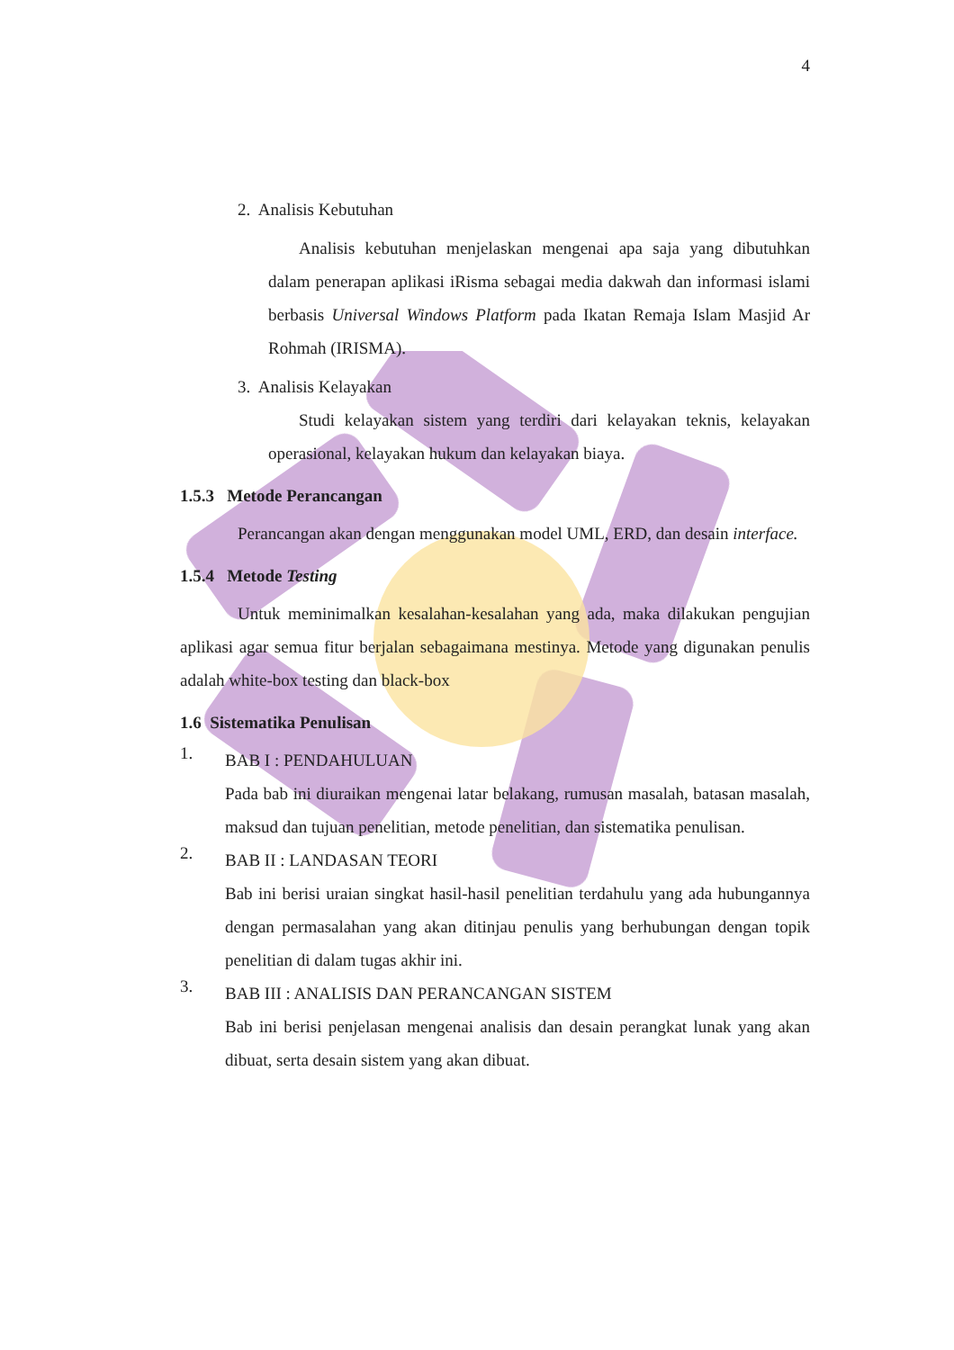4
2. Analisis Kebutuhan
Analisis kebutuhan menjelaskan mengenai apa saja yang dibutuhkan dalam penerapan aplikasi iRisma sebagai media dakwah dan informasi islami berbasis Universal Windows Platform pada Ikatan Remaja Islam Masjid Ar Rohmah (IRISMA).
3. Analisis Kelayakan
Studi kelayakan sistem yang terdiri dari kelayakan teknis, kelayakan operasional, kelayakan hukum dan kelayakan biaya.
1.5.3 Metode Perancangan
Perancangan akan dengan menggunakan model UML, ERD, dan desain interface.
1.5.4 Metode Testing
Untuk meminimalkan kesalahan-kesalahan yang ada, maka dilakukan pengujian aplikasi agar semua fitur berjalan sebagaimana mestinya. Metode yang digunakan penulis adalah white-box testing dan black-box
1.6 Sistematika Penulisan
1.
BAB I : PENDAHULUAN
Pada bab ini diuraikan mengenai latar belakang, rumusan masalah, batasan masalah, maksud dan tujuan penelitian, metode penelitian, dan sistematika penulisan.
2.
BAB II : LANDASAN TEORI
Bab ini berisi uraian singkat hasil-hasil penelitian terdahulu yang ada hubungannya dengan permasalahan yang akan ditinjau penulis yang berhubungan dengan topik penelitian di dalam tugas akhir ini.
3.
BAB III : ANALISIS DAN PERANCANGAN SISTEM
Bab ini berisi penjelasan mengenai analisis dan desain perangkat lunak yang akan dibuat, serta desain sistem yang akan dibuat.